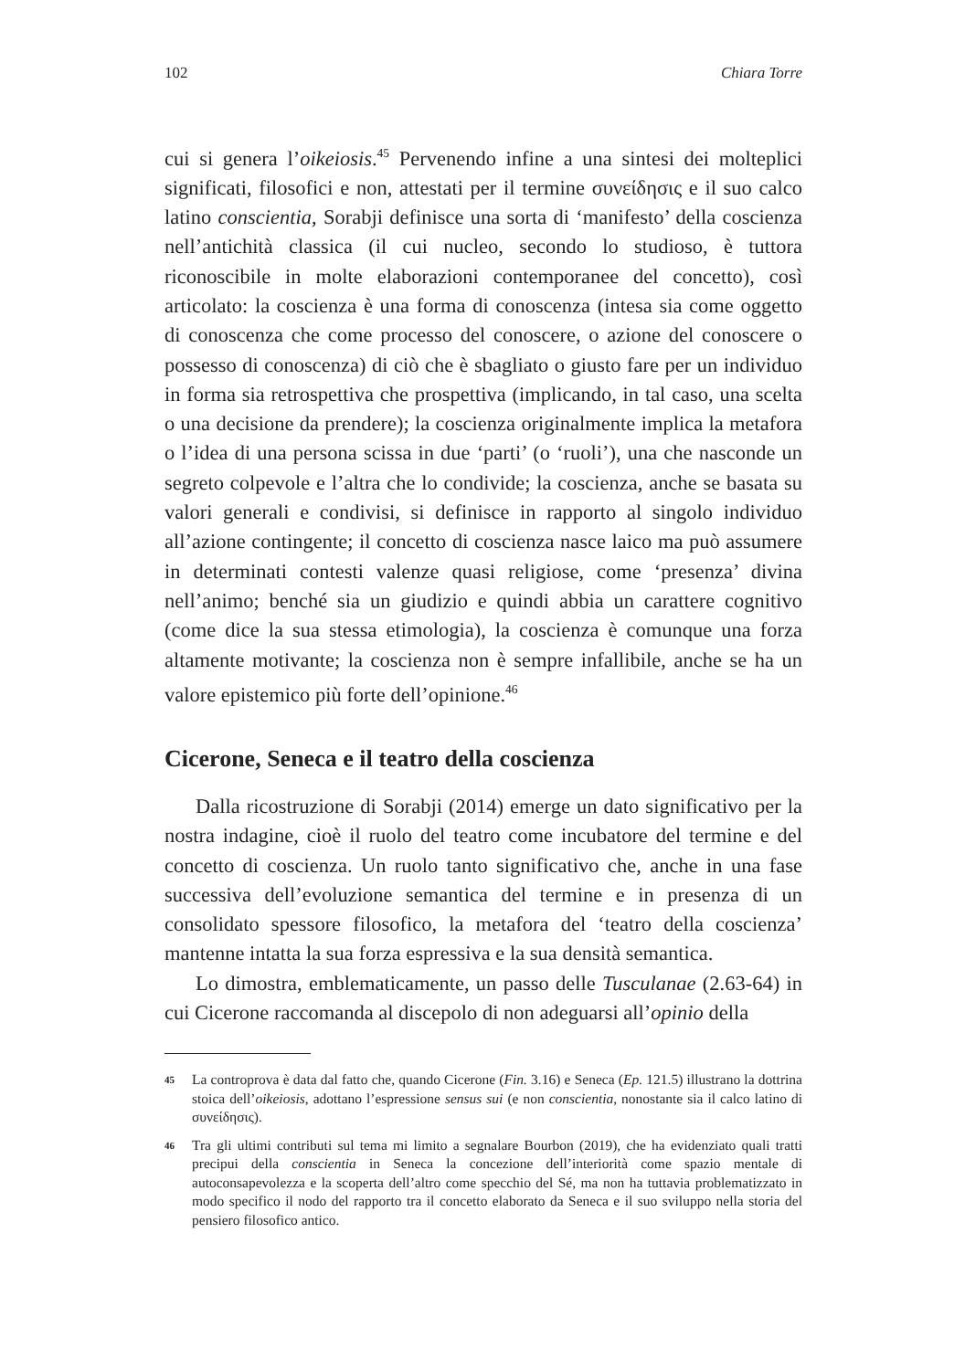102 Chiara Torre
cui si genera l’oikeiosis.<sup>45</sup> Pervenendo infine a una sintesi dei molteplici significati, filosofici e non, attestati per il termine συνείδησις e il suo calco latino conscientia, Sorabji definisce una sorta di ‘manifesto’ della coscienza nell’antichità classica (il cui nucleo, secondo lo studioso, è tuttora riconoscibile in molte elaborazioni contemporanee del concetto), così articolato: la coscienza è una forma di conoscenza (intesa sia come oggetto di conoscenza che come processo del conoscere, o azione del conoscere o possesso di conoscenza) di ciò che è sbagliato o giusto fare per un individuo in forma sia retrospettiva che prospettiva (implicando, in tal caso, una scelta o una decisione da prendere); la coscienza originalmente implica la metafora o l’idea di una persona scissa in due ‘parti’ (o ‘ruoli’), una che nasconde un segreto colpevole e l’altra che lo condivide; la coscienza, anche se basata su valori generali e condivisi, si definisce in rapporto al singolo individuo all’azione contingente; il concetto di coscienza nasce laico ma può assumere in determinati contesti valenze quasi religiose, come ‘presenza’ divina nell’animo; benché sia un giudizio e quindi abbia un carattere cognitivo (come dice la sua stessa etimologia), la coscienza è comunque una forza altamente motivante; la coscienza non è sempre infallibile, anche se ha un valore epistemico più forte dell’opinione.<sup>46</sup>
Cicerone, Seneca e il teatro della coscienza
Dalla ricostruzione di Sorabji (2014) emerge un dato significativo per la nostra indagine, cioè il ruolo del teatro come incubatore del termine e del concetto di coscienza. Un ruolo tanto significativo che, anche in una fase successiva dell’evoluzione semantica del termine e in presenza di un consolidato spessore filosofico, la metafora del ‘teatro della coscienza’ mantenne intatta la sua forza espressiva e la sua densità semantica.
Lo dimostra, emblematicamente, un passo delle Tusculanae (2.63-64) in cui Cicerone raccomanda al discepolo di non adeguarsi all’opinio della
45 La controprova è data dal fatto che, quando Cicerone (Fin. 3.16) e Seneca (Ep. 121.5) illustrano la dottrina stoica dell’oikeiosis, adottano l’espressione sensus sui (e non conscientia, nonostante sia il calco latino di συνείδησις).
46 Tra gli ultimi contributi sul tema mi limito a segnalare Bourbon (2019), che ha evidenziato quali tratti precipui della conscientia in Seneca la concezione dell’interiorità come spazio mentale di autoconsapevolezza e la scoperta dell’altro come specchio del Sé, ma non ha tuttavia problematizzato in modo specifico il nodo del rapporto tra il concetto elaborato da Seneca e il suo sviluppo nella storia del pensiero filosofico antico.